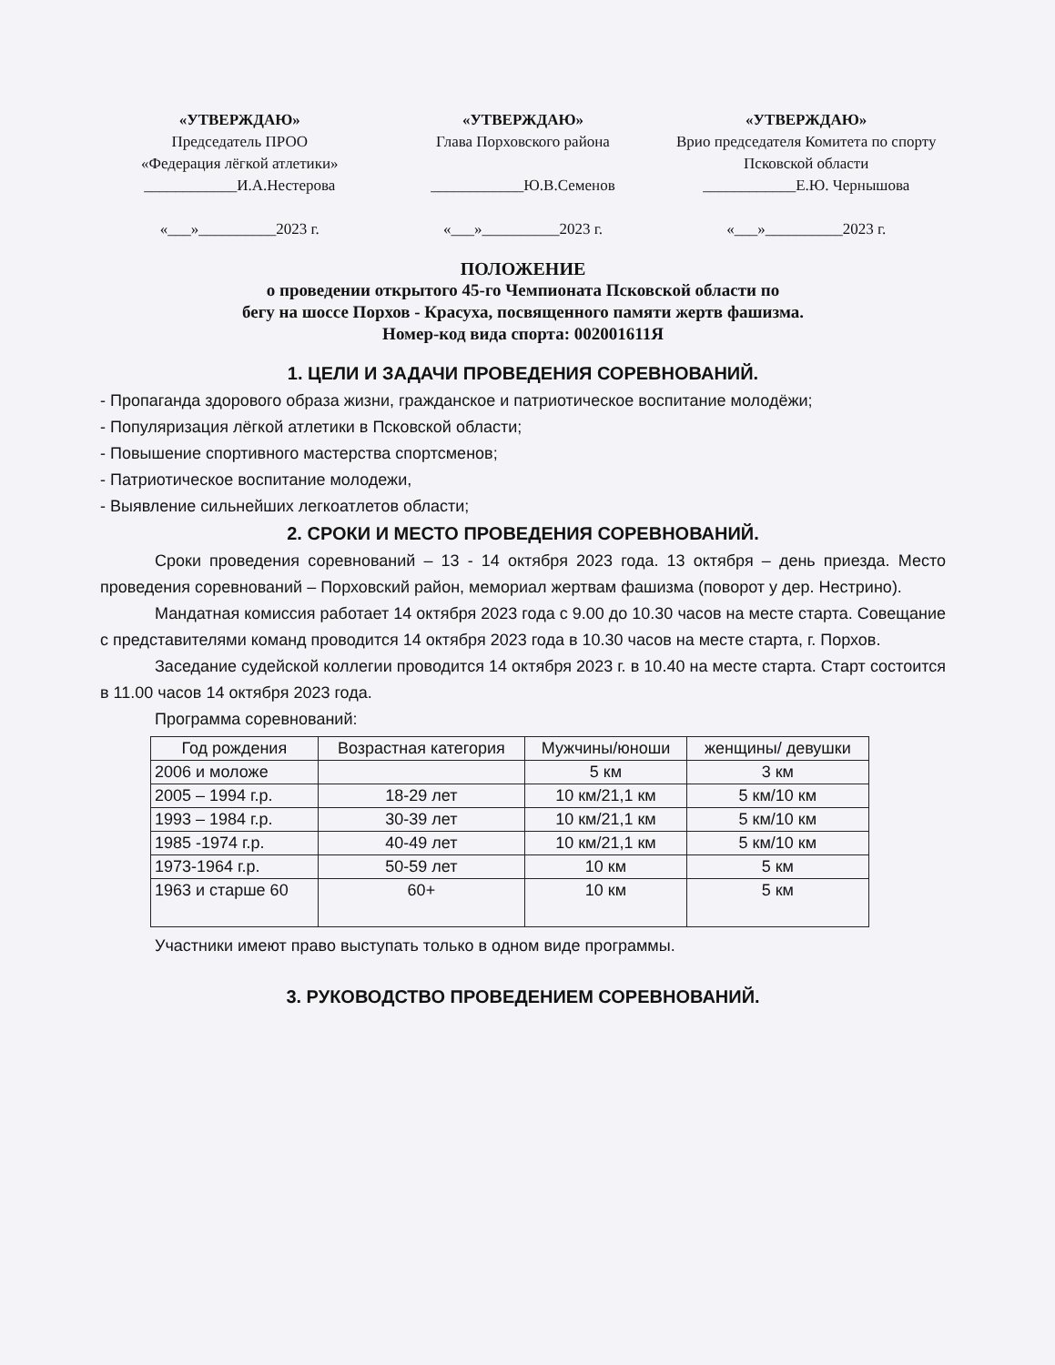«УТВЕРЖДАЮ»
Председатель ПРОО
«Федерация лёгкой атлетики»
____________И.А.Нестерова
«___»__________2023 г.
«УТВЕРЖДАЮ»
Глава Порховского района
____________Ю.В.Семенов
«___»__________2023 г.
«УТВЕРЖДАЮ»
Врио председателя Комитета по спорту Псковской области
____________Е.Ю. Чернышова
«___»__________2023 г.
ПОЛОЖЕНИЕ
о проведении открытого 45-го Чемпионата Псковской области по
бегу на шоссе Порхов - Красуха, посвященного памяти жертв фашизма.
Номер-код вида спорта: 002001611Я
1. ЦЕЛИ И ЗАДАЧИ ПРОВЕДЕНИЯ СОРЕВНОВАНИЙ.
- Пропаганда здорового образа жизни, гражданское и патриотическое воспитание молодёжи;
- Популяризация лёгкой атлетики в Псковской области;
- Повышение спортивного мастерства спортсменов;
- Патриотическое воспитание молодежи,
- Выявление сильнейших легкоатлетов области;
2. СРОКИ И МЕСТО ПРОВЕДЕНИЯ СОРЕВНОВАНИЙ.
Сроки проведения соревнований – 13 - 14 октября 2023 года. 13 октября – день приезда. Место проведения соревнований – Порховский район, мемориал жертвам фашизма (поворот у дер. Нестрино).
Мандатная комиссия работает 14 октября 2023 года с 9.00 до 10.30 часов на месте старта. Совещание с представителями команд проводится 14 октября 2023 года в 10.30 часов на месте старта, г. Порхов.
Заседание судейской коллегии проводится 14 октября 2023 г. в 10.40 на месте старта. Старт состоится в 11.00 часов 14 октября 2023 года.
Программа соревнований:
| Год рождения | Возрастная категория | Мужчины/юноши | женщины/ девушки |
| --- | --- | --- | --- |
| 2006 и моложе | | 5 км | 3 км |
| 2005 – 1994 г.р. | 18-29 лет | 10 км/21,1 км | 5 км/10 км |
| 1993 – 1984 г.р. | 30-39 лет | 10 км/21,1 км | 5 км/10 км |
| 1985 -1974 г.р. | 40-49 лет | 10 км/21,1 км | 5 км/10 км |
| 1973-1964 г.р. | 50-59 лет | 10 км | 5 км |
| 1963 и старше 60 | 60+ | 10 км | 5 км |
Участники имеют право выступать только в одном виде программы.
3. РУКОВОДСТВО ПРОВЕДЕНИЕМ СОРЕВНОВАНИЙ.